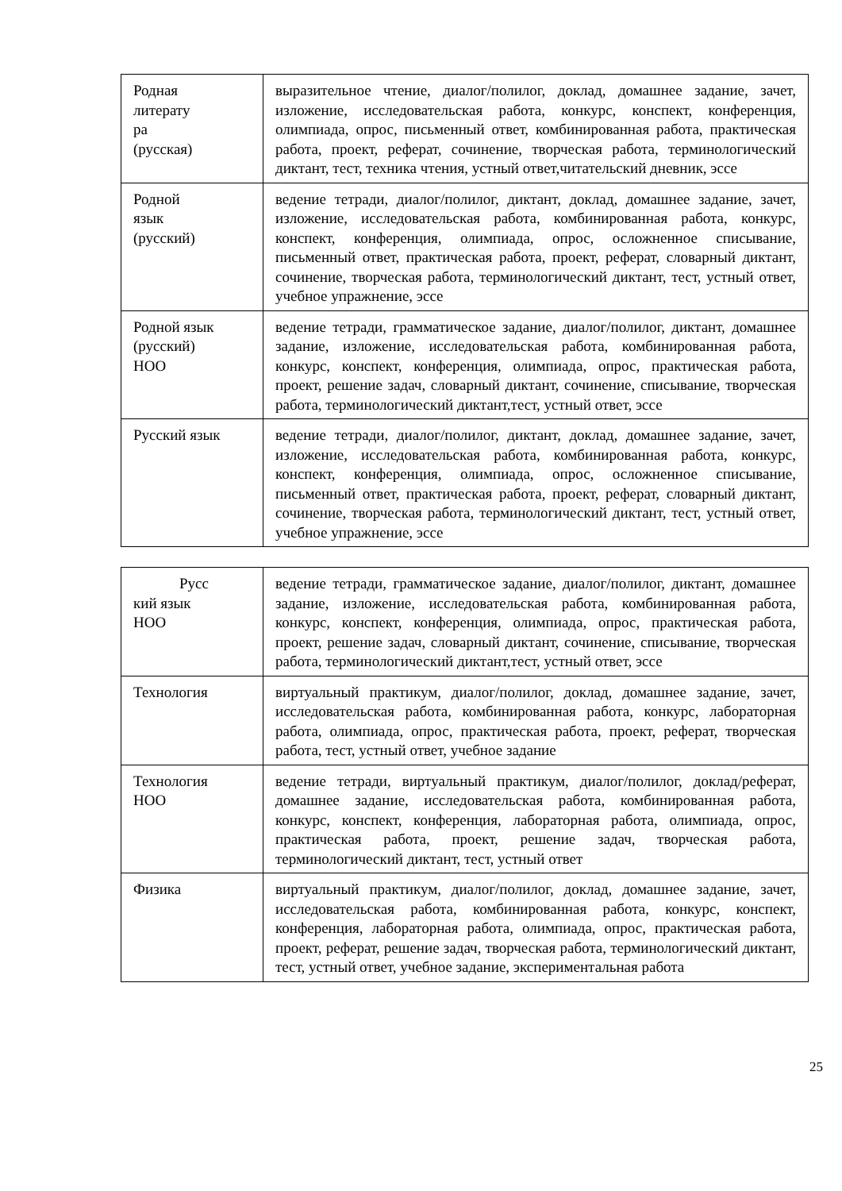| Родная литерату ра (русская) | выразительное чтение, диалог/полилог, доклад, домашнее задание, зачет, изложение, исследовательская работа, конкурс, конспект, конференция, олимпиада, опрос, письменный ответ, комбинированная работа, практическая работа, проект, реферат, сочинение, творческая работа, терминологический диктант, тест, техника чтения, устный ответ,читательский дневник, эссе |
| Родной язык (русский) | ведение тетради, диалог/полилог, диктант, доклад, домашнее задание, зачет, изложение, исследовательская работа, комбинированная работа, конкурс, конспект, конференция, олимпиада, опрос, осложненное списывание, письменный ответ, практическая работа, проект, реферат, словарный диктант, сочинение, творческая работа, терминологический диктант, тест, устный ответ, учебное упражнение, эссе |
| Родной язык (русский) НОО | ведение тетради, грамматическое задание, диалог/полилог, диктант, домашнее задание, изложение, исследовательская работа, комбинированная работа, конкурс, конспект, конференция, олимпиада, опрос, практическая работа, проект, решение задач, словарный диктант, сочинение, списывание, творческая работа, терминологический диктант,тест, устный ответ, эссе |
| Русский язык | ведение тетради, диалог/полилог, диктант, доклад, домашнее задание, зачет, изложение, исследовательская работа, комбинированная работа, конкурс, конспект, конференция, олимпиада, опрос, осложненное списывание, письменный ответ, практическая работа, проект, реферат, словарный диктант, сочинение, творческая работа, терминологический диктант, тест, устный ответ, учебное упражнение, эссе |
| Русс кий язык НОО | ведение тетради, грамматическое задание, диалог/полилог, диктант, домашнее задание, изложение, исследовательская работа, комбинированная работа, конкурс, конспект, конференция, олимпиада, опрос, практическая работа, проект, решение задач, словарный диктант, сочинение, списывание, творческая работа, терминологический диктант,тест, устный ответ, эссе |
| Технология | виртуальный практикум, диалог/полилог, доклад, домашнее задание, зачет, исследовательская работа, комбинированная работа, конкурс, лабораторная работа, олимпиада, опрос, практическая работа, проект, реферат, творческая работа, тест, устный ответ, учебное задание |
| Технология НОО | ведение тетради, виртуальный практикум, диалог/полилог, доклад/реферат, домашнее задание, исследовательская работа, комбинированная работа, конкурс, конспект, конференция, лабораторная работа, олимпиада, опрос, практическая работа, проект, решение задач, творческая работа, терминологический диктант, тест, устный ответ |
| Физика | виртуальный практикум, диалог/полилог, доклад, домашнее задание, зачет, исследовательская работа, комбинированная работа, конкурс, конспект, конференция, лабораторная работа, олимпиада, опрос, практическая работа, проект, реферат, решение задач, творческая работа, терминологический диктант, тест, устный ответ, учебное задание, экспериментальная работа |
25